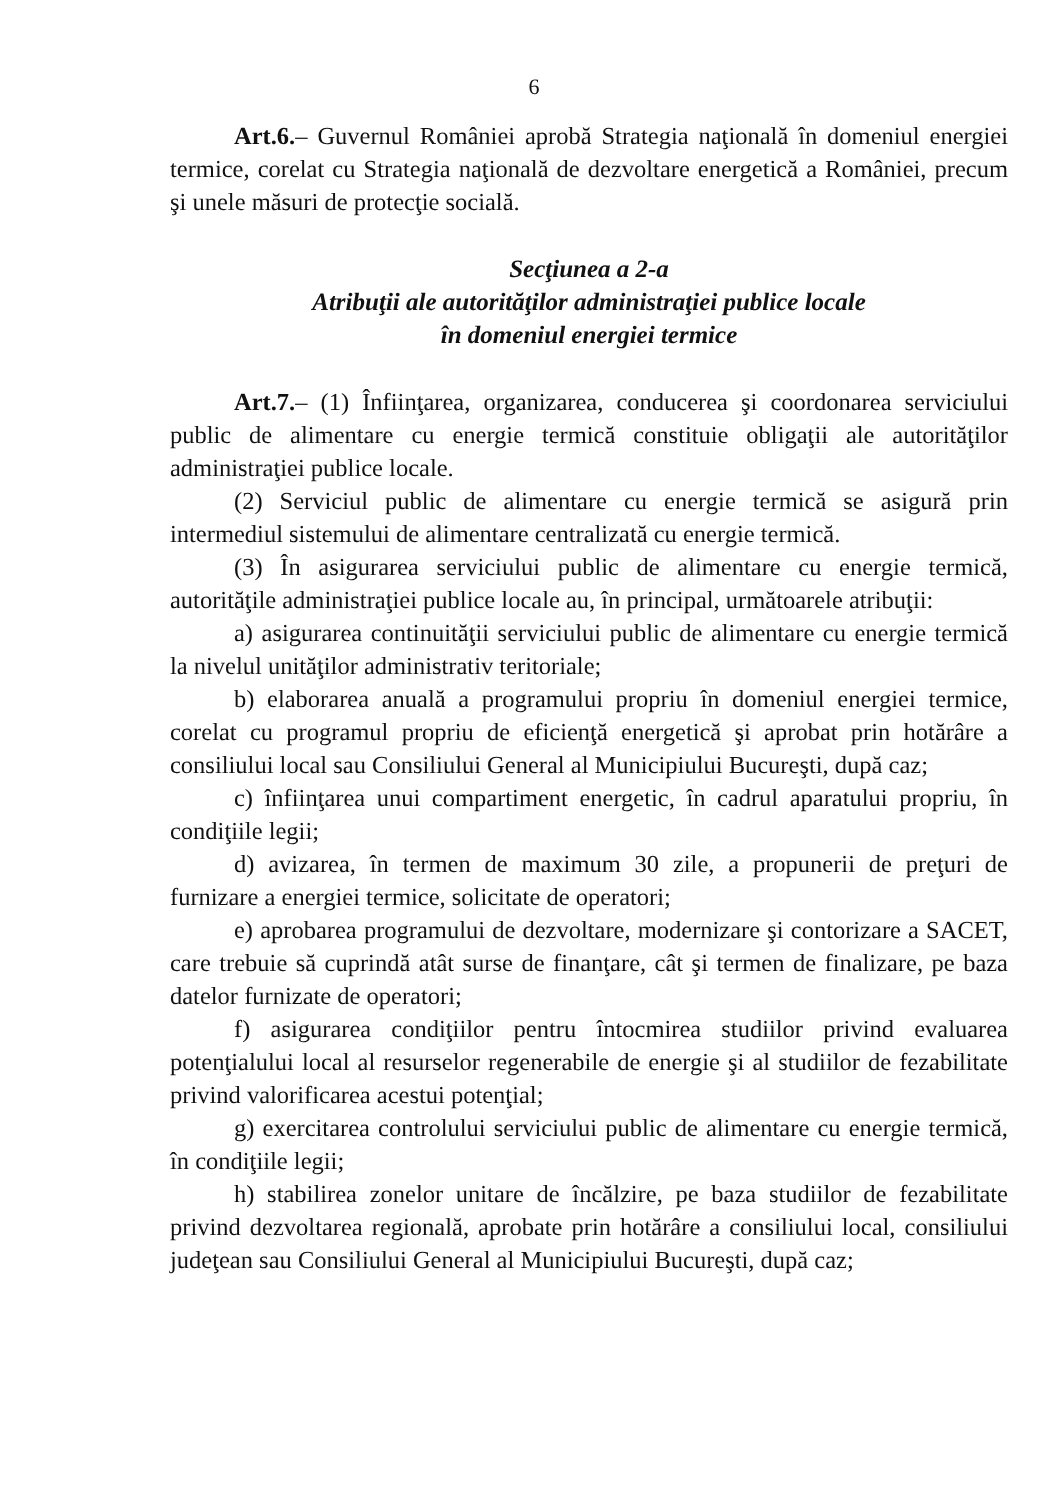6
Art.6.– Guvernul României aprobă Strategia naţională în domeniul energiei termice, corelat cu Strategia naţională de dezvoltare energetică a României, precum şi unele măsuri de protecţie socială.
Secţiunea a 2-a
Atribuţii ale autorităţilor administraţiei publice locale
în domeniul energiei termice
Art.7.– (1) Înfiinţarea, organizarea, conducerea şi coordonarea serviciului public de alimentare cu energie termică constituie obligaţii ale autorităţilor administraţiei publice locale.
(2) Serviciul public de alimentare cu energie termică se asigură prin intermediul sistemului de alimentare centralizată cu energie termică.
(3) În asigurarea serviciului public de alimentare cu energie termică, autorităţile administraţiei publice locale au, în principal, următoarele atribuţii:
a) asigurarea continuităţii serviciului public de alimentare cu energie termică la nivelul unităţilor administrativ teritoriale;
b) elaborarea anuală a programului propriu în domeniul energiei termice, corelat cu programul propriu de eficienţă energetică şi aprobat prin hotărâre a consiliului local sau Consiliului General al Municipiului Bucureşti, după caz;
c) înfiinţarea unui compartiment energetic, în cadrul aparatului propriu, în condiţiile legii;
d) avizarea, în termen de maximum 30 zile, a propunerii de preţuri de furnizare a energiei termice, solicitate de operatori;
e) aprobarea programului de dezvoltare, modernizare şi contorizare a SACET, care trebuie să cuprindă atât surse de finanţare, cât şi termen de finalizare, pe baza datelor furnizate de operatori;
f) asigurarea condiţiilor pentru întocmirea studiilor privind evaluarea potenţialului local al resurselor regenerabile de energie şi al studiilor de fezabilitate privind valorificarea acestui potenţial;
g) exercitarea controlului serviciului public de alimentare cu energie termică, în condiţiile legii;
h) stabilirea zonelor unitare de încălzire, pe baza studiilor de fezabilitate privind dezvoltarea regională, aprobate prin hotărâre a consiliului local, consiliului judeţean sau Consiliului General al Municipiului Bucureşti, după caz;